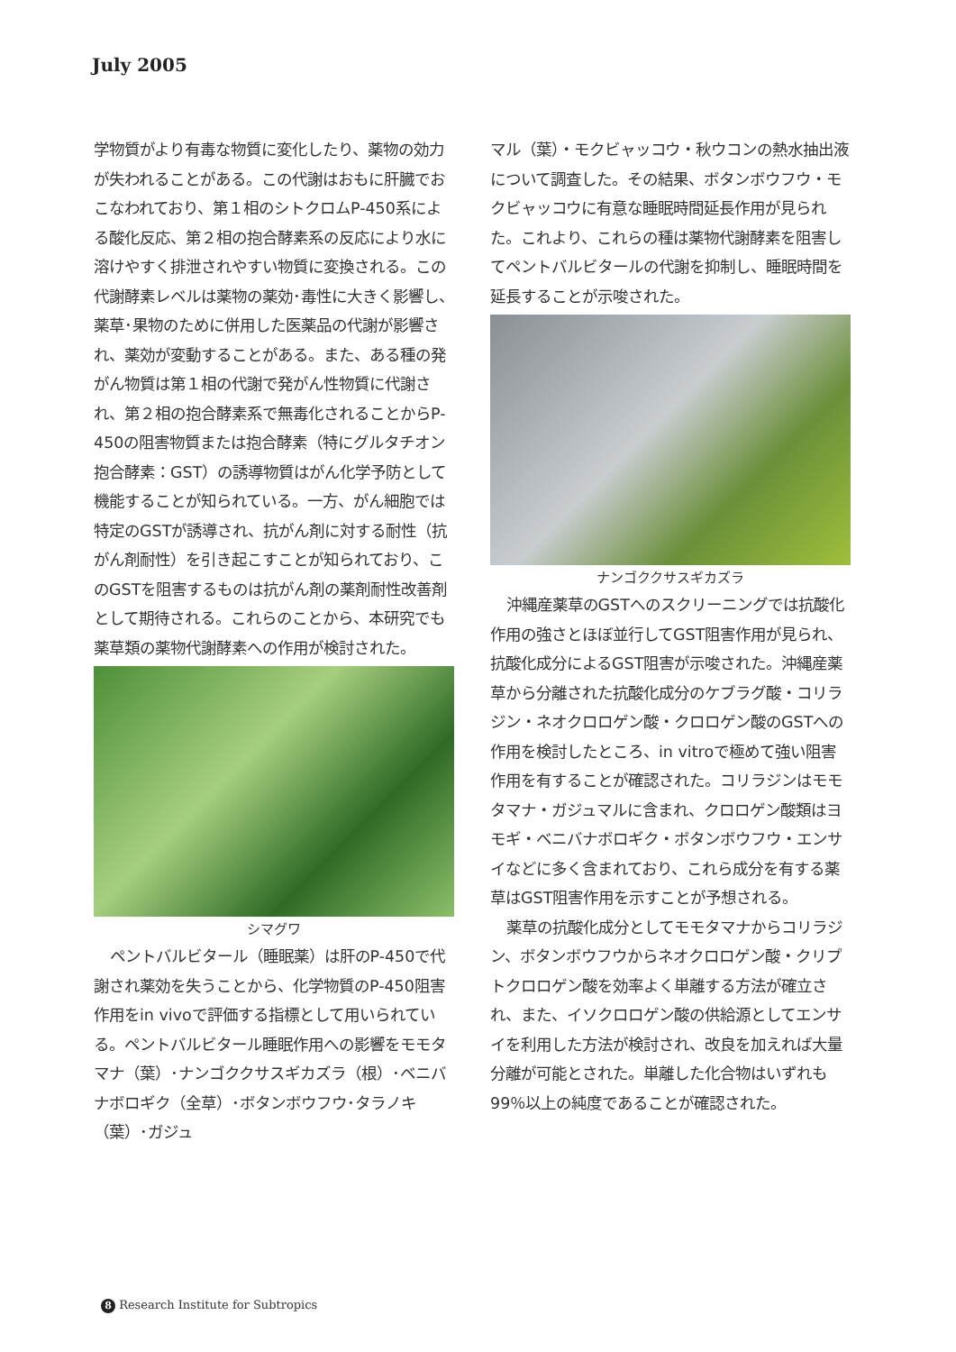July 2005
学物質がより有毒な物質に変化したり、薬物の効力が失われることがある。この代謝はおもに肝臓でおこなわれており、第１相のシトクロムP-450系による酸化反応、第２相の抱合酵素系の反応により水に溶けやすく排泄されやすい物質に変換される。この代謝酵素レベルは薬物の薬効･毒性に大きく影響し、薬草･果物のために併用した医薬品の代謝が影響され、薬効が変動することがある。また、ある種の発がん物質は第１相の代謝で発がん性物質に代謝され、第２相の抱合酵素系で無毒化されることからP-450の阻害物質または抱合酵素（特にグルタチオン抱合酵素：GST）の誘導物質はがん化学予防として機能することが知られている。一方、がん細胞では特定のGSTが誘導され、抗がん剤に対する耐性（抗がん剤耐性）を引き起こすことが知られており、このGSTを阻害するものは抗がん剤の薬剤耐性改善剤として期待される。これらのことから、本研究でも薬草類の薬物代謝酵素への作用が検討された。
シマグワ
ペントバルビタール（睡眠薬）は肝のP-450で代謝され薬効を失うことから、化学物質のP-450阻害作用をin vivoで評価する指標として用いられている。ペントバルビタール睡眠作用への影響をモモタマナ（葉）･ナンゴククサスギカズラ（根）･ベニバナボロギク（全草）･ボタンボウフウ･タラノキ（葉）･ガジュ
マル（葉）・モクビャッコウ・秋ウコンの熱水抽出液について調査した。その結果、ボタンボウフウ・モクビャッコウに有意な睡眠時間延長作用が見られた。これより、これらの種は薬物代謝酵素を阻害してペントバルビタールの代謝を抑制し、睡眠時間を延長することが示唆された。
ナンゴククサスギカズラ
沖縄産薬草のGSTへのスクリーニングでは抗酸化作用の強さとほぼ並行してGST阻害作用が見られ、抗酸化成分によるGST阻害が示唆された。沖縄産薬草から分離された抗酸化成分のケブラグ酸・コリラジン・ネオクロロゲン酸・クロロゲン酸のGSTへの作用を検討したところ、in vitroで極めて強い阻害作用を有することが確認された。コリラジンはモモタマナ・ガジュマルに含まれ、クロロゲン酸類はヨモギ・ベニバナボロギク・ボタンボウフウ・エンサイなどに多く含まれており、これら成分を有する薬草はGST阻害作用を示すことが予想される。
薬草の抗酸化成分としてモモタマナからコリラジン、ボタンボウフウからネオクロロゲン酸・クリプトクロロゲン酸を効率よく単離する方法が確立され、また、イソクロロゲン酸の供給源としてエンサイを利用した方法が検討され、改良を加えれば大量分離が可能とされた。単離した化合物はいずれも99％以上の純度であることが確認された。
8 Research Institute for Subtropics